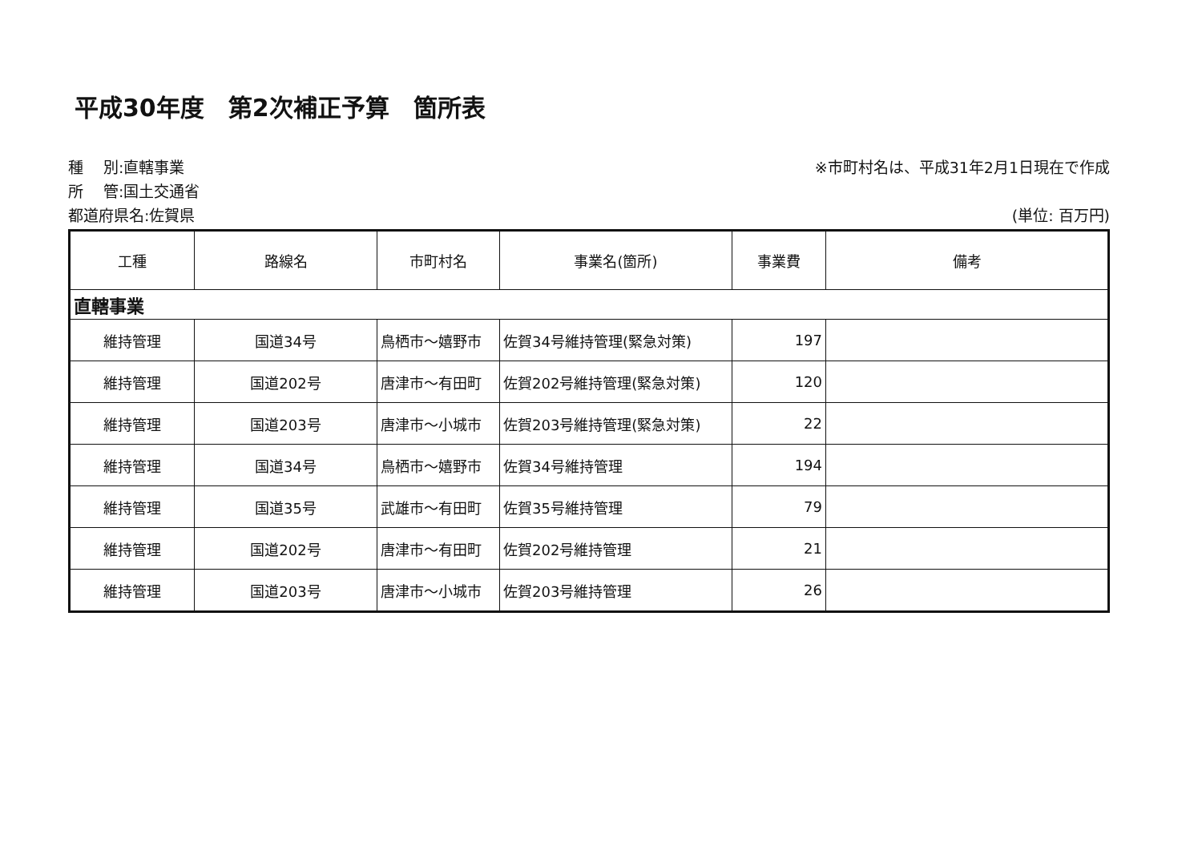平成30年度　第2次補正予算　箇所表
種　 別:直轄事業
所　 管:国土交通省
都道府県名:佐賀県
※市町村名は、平成31年2月1日現在で作成
(単位: 百万円)
| 工種 | 路線名 | 市町村名 | 事業名(箇所) | 事業費 | 備考 |
| --- | --- | --- | --- | --- | --- |
| 直轄事業 | | | | | |
| 維持管理 | 国道34号 | 鳥栖市～嬉野市 | 佐賀34号維持管理(緊急対策) | 197 | |
| 維持管理 | 国道202号 | 唐津市～有田町 | 佐賀202号維持管理(緊急対策) | 120 | |
| 維持管理 | 国道203号 | 唐津市～小城市 | 佐賀203号維持管理(緊急対策) | 22 | |
| 維持管理 | 国道34号 | 鳥栖市～嬉野市 | 佐賀34号維持管理 | 194 | |
| 維持管理 | 国道35号 | 武雄市～有田町 | 佐賀35号維持管理 | 79 | |
| 維持管理 | 国道202号 | 唐津市～有田町 | 佐賀202号維持管理 | 21 | |
| 維持管理 | 国道203号 | 唐津市～小城市 | 佐賀203号維持管理 | 26 | |